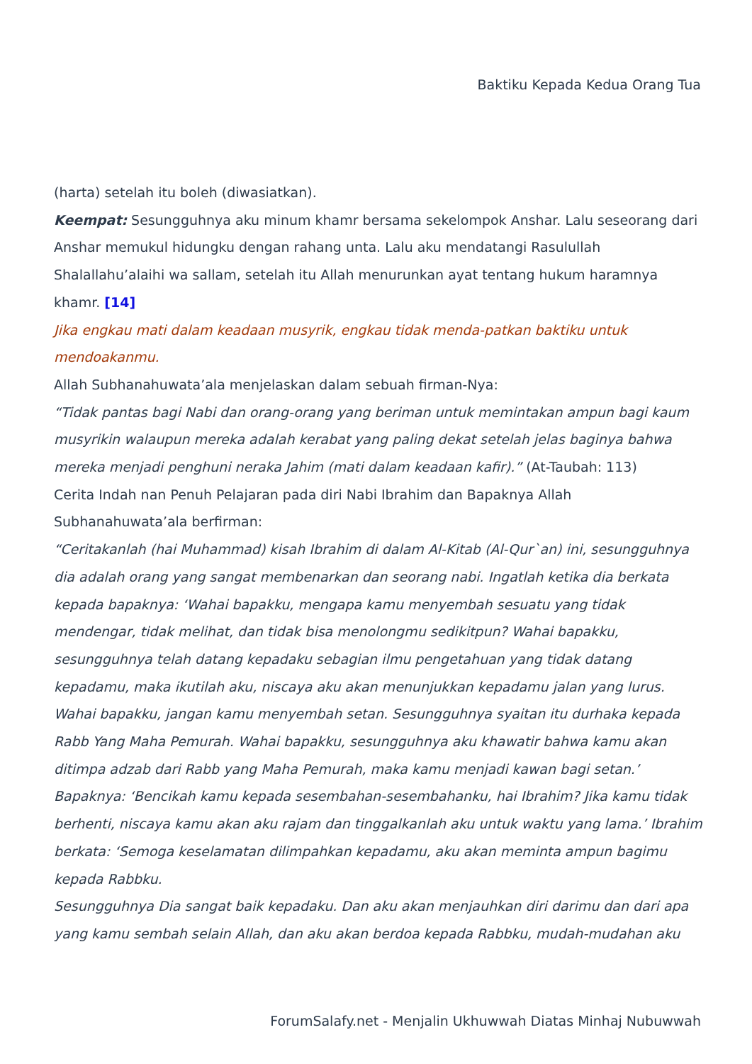Baktiku Kepada Kedua Orang Tua
(harta) setelah itu boleh (diwasiatkan).
Keempat: Sesungguhnya aku minum khamr bersama sekelompok Anshar. Lalu seseorang dari Anshar memukul hidungku dengan rahang unta. Lalu aku mendatangi Rasulullah Shalallahu’alaihi wa sallam, setelah itu Allah menurunkan ayat tentang hukum haramnya khamr. [14]
Jika engkau mati dalam keadaan musyrik, engkau tidak menda-patkan baktiku untuk mendoakanmu.
Allah Subhanahuwata’ala menjelaskan dalam sebuah firman-Nya:
“Tidak pantas bagi Nabi dan orang-orang yang beriman untuk memintakan ampun bagi kaum musyrikin walaupun mereka adalah kerabat yang paling dekat setelah jelas baginya bahwa mereka menjadi penghuni neraka Jahim (mati dalam keadaan kafir).” (At-Taubah: 113)
Cerita Indah nan Penuh Pelajaran pada diri Nabi Ibrahim dan Bapaknya Allah Subhanahuwata’ala berfirman:
“Ceritakanlah (hai Muhammad) kisah Ibrahim di dalam Al-Kitab (Al-Qur`an) ini, sesungguhnya dia adalah orang yang sangat membenarkan dan seorang nabi. Ingatlah ketika dia berkata kepada bapaknya: ‘Wahai bapakku, mengapa kamu menyembah sesuatu yang tidak mendengar, tidak melihat, dan tidak bisa menolongmu sedikitpun? Wahai bapakku, sesungguhnya telah datang kepadaku sebagian ilmu pengetahuan yang tidak datang kepadamu, maka ikutilah aku, niscaya aku akan menunjukkan kepadamu jalan yang lurus. Wahai bapakku, jangan kamu menyembah setan. Sesungguhnya syaitan itu durhaka kepada Rabb Yang Maha Pemurah. Wahai bapakku, sesungguhnya aku khawatir bahwa kamu akan ditimpa adzab dari Rabb yang Maha Pemurah, maka kamu menjadi kawan bagi setan.’ Bapaknya: ‘Bencikah kamu kepada sesembahan-sesembahanku, hai Ibrahim? Jika kamu tidak berhenti, niscaya kamu akan aku rajam dan tinggalkanlah aku untuk waktu yang lama.’ Ibrahim berkata: ‘Semoga keselamatan dilimpahkan kepadamu, aku akan meminta ampun bagimu kepada Rabbku.
Sesungguhnya Dia sangat baik kepadaku. Dan aku akan menjauhkan diri darimu dan dari apa yang kamu sembah selain Allah, dan aku akan berdoa kepada Rabbku, mudah-mudahan aku
ForumSalafy.net - Menjalin Ukhuwwah Diatas Minhaj Nubuwwah